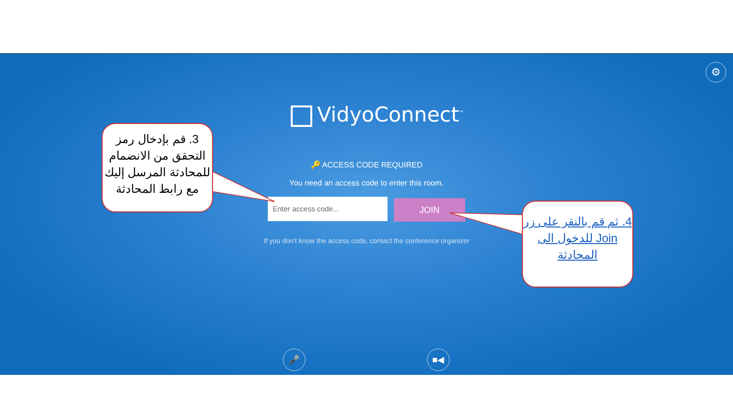⚙
VidyoConnect<sup>™</sup>
🔑 ACCESS CODE REQUIRED
You need an access code to enter this room.
Enter access code... JOIN
If you don't know the access code, contact the conference organizer
🎤 ■◀
3. قم بإدخال رمز التحقق من الانضمام للمحادثة المرسل إليك مع رابط المحادثة
4. ثم قم بالنقر على زر Join للدخول الى المحادثة